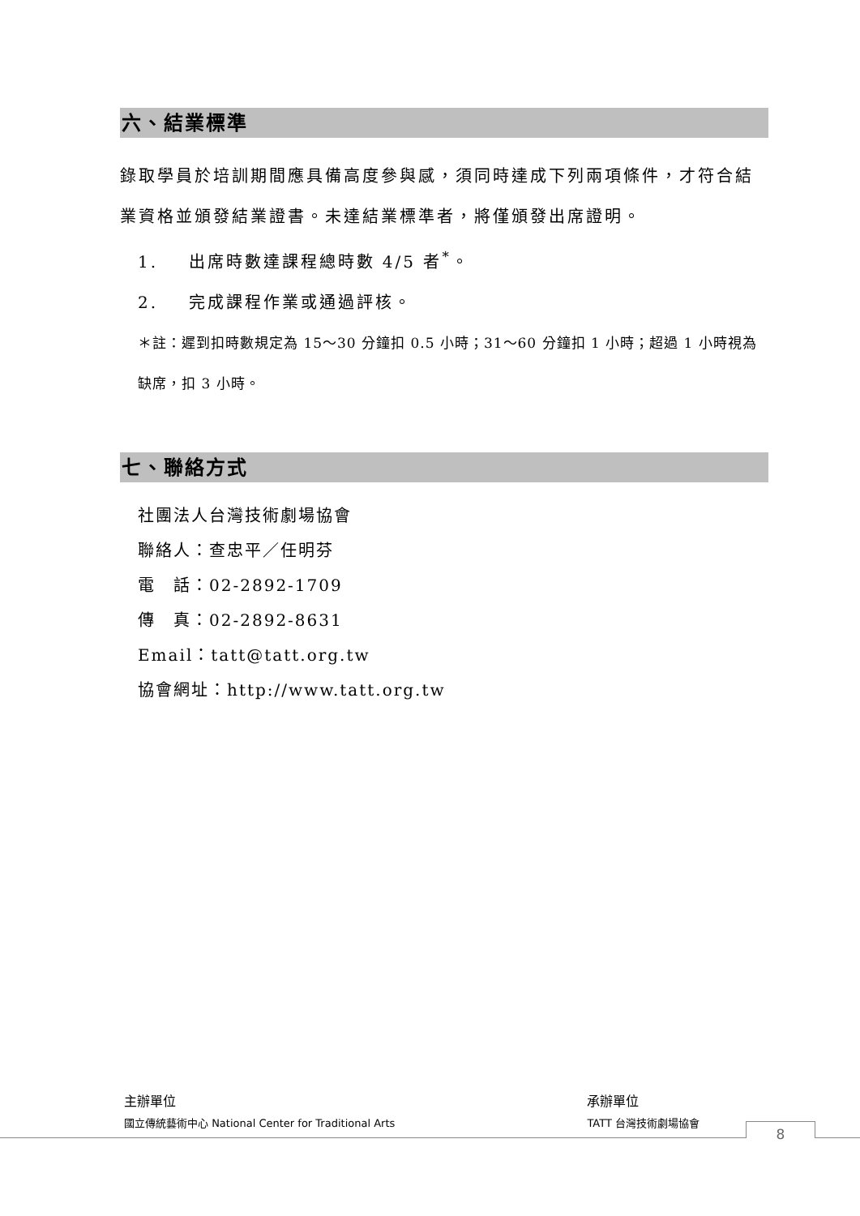六、結業標準
錄取學員於培訓期間應具備高度參與感，須同時達成下列兩項條件，才符合結業資格並頒發結業證書。未達結業標準者，將僅頒發出席證明。
1. 出席時數達課程總時數 4/5 者<sup>*</sup>。
2. 完成課程作業或通過評核。
＊註：遲到扣時數規定為 15～30 分鐘扣 0.5 小時；31～60 分鐘扣 1 小時；超過 1 小時視為缺席，扣 3 小時。
七、聯絡方式
社團法人台灣技術劇場協會
聯絡人：查忠平／任明芬
電　話：02-2892-1709
傳　真：02-2892-8631
Email：tatt@tatt.org.tw
協會網址：http://www.tatt.org.tw
主辦單位
國立傳統藝術中心 National Center for Traditional Arts
承辦單位
TATT 台灣技術劇場協會
8